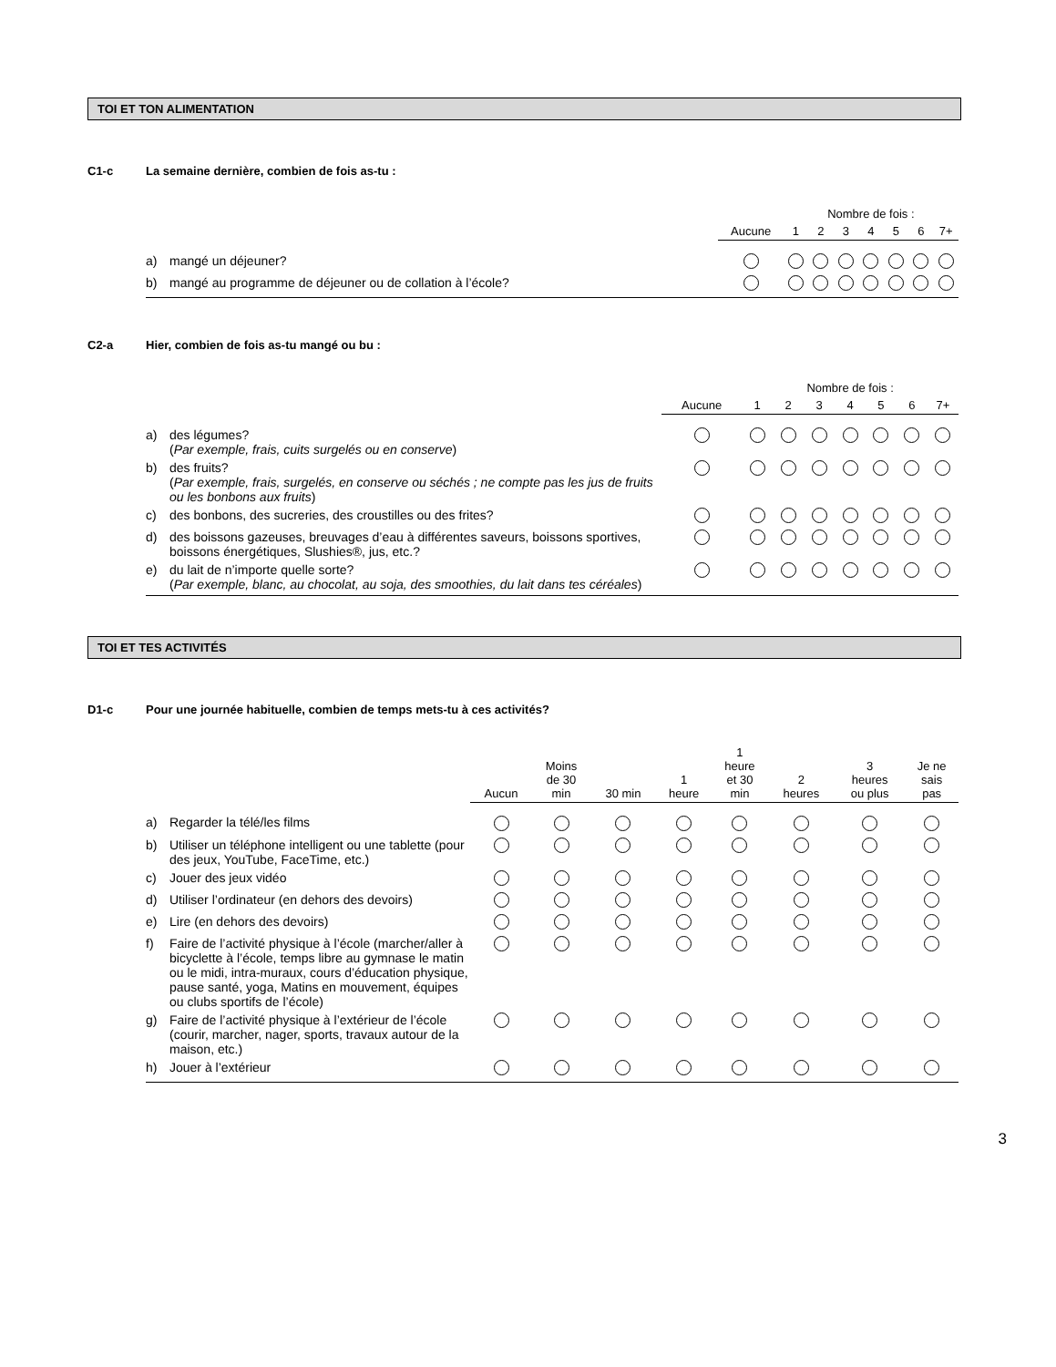TOI ET TON ALIMENTATION
C1-c La semaine dernière, combien de fois as-tu :
| | | | Nombre de fois : | | | | | | |
| --- | --- | --- | --- | --- | --- | --- | --- | --- | --- |
| | | Aucune | 1 | 2 | 3 | 4 | 5 | 6 | 7+ |
| a) | mangé un déjeuner? | | | | | | | | |
| b) | mangé au programme de déjeuner ou de collation à l’école? | | | | | | | | |
C2-a Hier, combien de fois as-tu mangé ou bu :
| | | | Nombre de fois : | | | | | | |
| --- | --- | --- | --- | --- | --- | --- | --- | --- | --- |
| | | Aucune | 1 | 2 | 3 | 4 | 5 | 6 | 7+ |
| a) | des légumes? ( Par exemple, frais, cuits surgelés ou en conserve ) | | | | | | | | |
| b) | des fruits? ( Par exemple, frais, surgelés, en conserve ou séchés ; ne compte pas les jus de fruits ou les bonbons aux fruits ) | | | | | | | | |
| c) | des bonbons, des sucreries, des croustilles ou des frites? | | | | | | | | |
| d) | des boissons gazeuses, breuvages d’eau à différentes saveurs, boissons sportives, boissons énergétiques, Slushies®, jus, etc.? | | | | | | | | |
| e) | du lait de n’importe quelle sorte? ( Par exemple, blanc, au chocolat, au soja, des smoothies, du lait dans tes céréales ) | | | | | | | | |
TOI ET TES ACTIVITÉS
D1-c Pour une journée habituelle, combien de temps mets-tu à ces activités?
| | | Aucun | Moins de 30 min | 30 min | 1 heure | 1 heure et 30 min | 2 heures | 3 heures ou plus | Je ne sais pas |
| --- | --- | --- | --- | --- | --- | --- | --- | --- | --- |
| a) | Regarder la télé/les films | | | | | | | | |
| b) | Utiliser un téléphone intelligent ou une tablette (pour des jeux, YouTube, FaceTime, etc.) | | | | | | | | |
| c) | Jouer des jeux vidéo | | | | | | | | |
| d) | Utiliser l’ordinateur (en dehors des devoirs) | | | | | | | | |
| e) | Lire (en dehors des devoirs) | | | | | | | | |
| f) | Faire de l’activité physique à l’école (marcher/aller à bicyclette à l’école, temps libre au gymnase le matin ou le midi, intra-muraux, cours d’éducation physique, pause santé, yoga, Matins en mouvement, équipes ou clubs sportifs de l’école) | | | | | | | | |
| g) | Faire de l’activité physique à l’extérieur de l’école (courir, marcher, nager, sports, travaux autour de la maison, etc.) | | | | | | | | |
| h) | Jouer à l’extérieur | | | | | | | | |
3